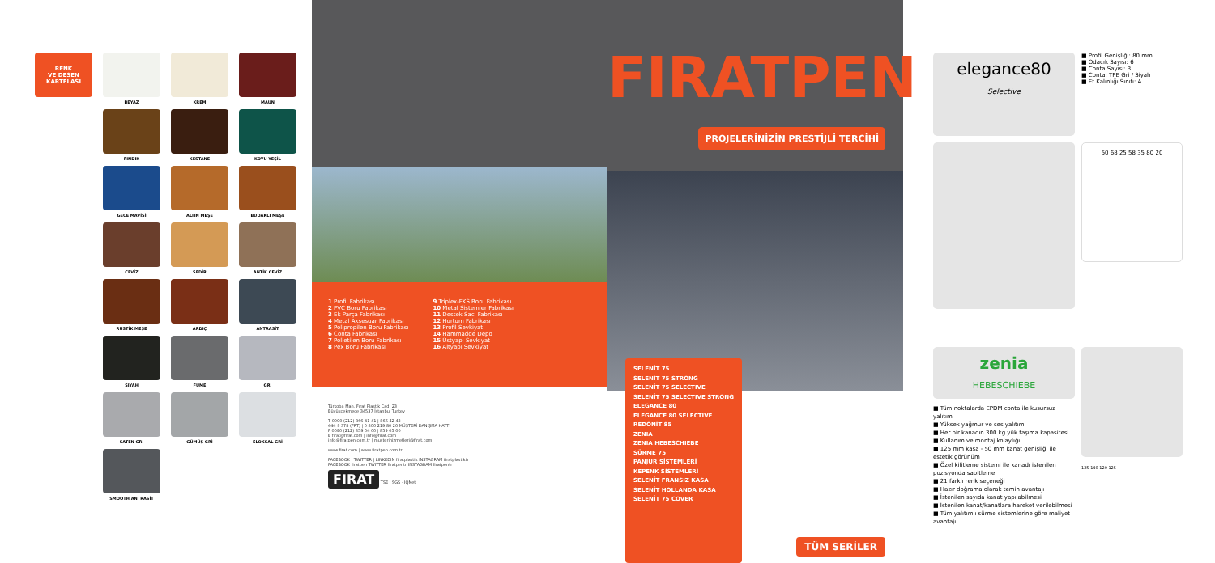RENK
VE DESEN
KARTELASI
BEYAZ
KREM
MAUN
FINDIK
KESTANE
KOYU YEŞİL
GECE MAVİSİ
ALTIN MEŞE
BUDAKLI MEŞE
CEVİZ
SEDİR
ANTİK CEVİZ
RUSTİK MEŞE
ARDIÇ
ANTRASİT
SİYAH
FÜME
GRİ
SATEN GRİ
GÜMÜŞ GRİ
ELOKSAL GRİ
SMOOTH ANTRASİT
1 Profil Fabrikası
2 PVC Boru Fabrikası
3 Ek Parça Fabrikası
4 Metal Aksesuar Fabrikası
5 Polipropilen Boru Fabrikası
6 Conta Fabrikası
7 Polietilen Boru Fabrikası
8 Pex Boru Fabrikası
9 Triplex-FKS Boru Fabrikası
10 Metal Sistemler Fabrikası
11 Destek Sacı Fabrikası
12 Hortum Fabrikası
13 Profil Sevkiyat
14 Hammadde Depo
15 Üstyapı Sevkiyat
16 Altyapı Sevkiyat
Türkoba Mah. Fırat Plastik Cad. 23
Büyükçekmece 34537 İstanbul Turkey
T 0090 (212) 866 41 41 | 866 42 42
444 9 378 (FRT) | 0 800 219 80 20 MÜŞTERİ DANIŞMA HATTI
F 0090 (212) 859 04 00 | 859 05 00
E firat@firat.com | info@firat.com
info@firatpen.com.tr | musterihizmetleri@firat.com
www.firat.com | www.firatpen.com.tr
FACEBOOK | TWITTER | LINKEDIN firatplastik INSTAGRAM firatplastiktr
FACEBOOK firatpen TWITTER firatpentr INSTAGRAM firatpentr
FIRAT TSE · SGS · IQNet
FIRATPEN
PROJELERİNİZİN PRESTİJLİ TERCİHİ
SELENİT 75
SELENİT 75 STRONG
SELENİT 75 SELECTIVE
SELENİT 75 SELECTIVE STRONG
ELEGANCE 80
ELEGANCE 80 SELECTIVE
REDONİT 85
ZENIA
ZENIA HEBESCHIEBE
SÜRME 75
PANJUR SİSTEMLERİ
KEPENK SİSTEMLERİ
SELENİT FRANSIZ KASA
SELENİT HOLLANDA KASA
SELENİT 75 COVER
TÜM SERİLER
elegance80
Selective
■ Profil Genişliği: 80 mm
■ Odacık Sayısı: 6
■ Conta Sayısı: 3
■ Conta: TPE Gri / Siyah
■ Et Kalınlığı Sınıfı: A
50 68 25 58 35 80 20
zenia
HEBESCHIEBE
■ Tüm noktalarda EPDM conta ile kusursuz yalıtım
■ Yüksek yağmur ve ses yalıtımı
■ Her bir kanadın 300 kg yük taşıma kapasitesi
■ Kullanım ve montaj kolaylığı
■ 125 mm kasa - 50 mm kanat genişliği ile estetik görünüm
■ Özel kilitleme sistemi ile kanadı istenilen pozisyonda sabitleme
■ 21 farklı renk seçeneği
■ Hazır doğrama olarak temin avantajı
■ İstenilen sayıda kanat yapılabilmesi
■ İstenilen kanat/kanatlara hareket verilebilmesi
■ Tüm yalıtımlı sürme sistemlerine göre maliyet avantajı
125 140 120 125